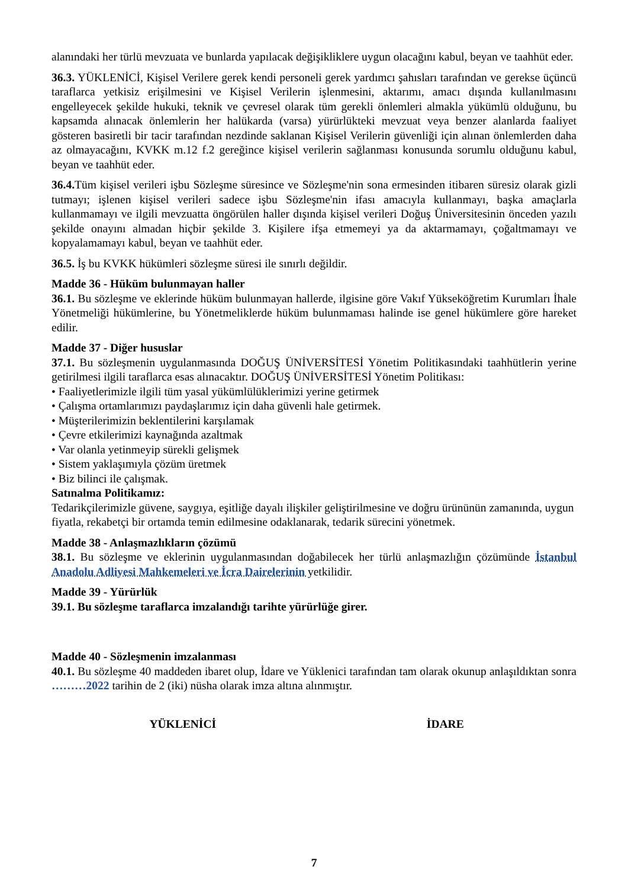alanındaki her türlü mevzuata ve bunlarda yapılacak değişikliklere uygun olacağını kabul, beyan ve taahhüt eder.
36.3. YÜKLENİCİ, Kişisel Verilere gerek kendi personeli gerek yardımcı şahısları tarafından ve gerekse üçüncü taraflarca yetkisiz erişilmesini ve Kişisel Verilerin işlenmesini, aktarımı, amacı dışında kullanılmasını engelleyecek şekilde hukuki, teknik ve çevresel olarak tüm gerekli önlemleri almakla yükümlü olduğunu, bu kapsamda alınacak önlemlerin her halükarda (varsa) yürürlükteki mevzuat veya benzer alanlarda faaliyet gösteren basiretli bir tacir tarafından nezdinde saklanan Kişisel Verilerin güvenliği için alınan önlemlerden daha az olmayacağını, KVKK m.12 f.2 gereğince kişisel verilerin sağlanması konusunda sorumlu olduğunu kabul, beyan ve taahhüt eder.
36.4. Tüm kişisel verileri işbu Sözleşme süresince ve Sözleşme'nin sona ermesinden itibaren süresiz olarak gizli tutmayı; işlenen kişisel verileri sadece işbu Sözleşme'nin ifası amacıyla kullanmayı, başka amaçlarla kullanmamayı ve ilgili mevzuatta öngörülen haller dışında kişisel verileri Doğuş Üniversitesinin önceden yazılı şekilde onayını almadan hiçbir şekilde 3. Kişilere ifşa etmemeyi ya da aktarmamayı, çoğaltmamayı ve kopyalamamayı kabul, beyan ve taahhüt eder.
36.5. İş bu KVKK hükümleri sözleşme süresi ile sınırlı değildir.
Madde 36 - Hüküm bulunmayan haller
36.1. Bu sözleşme ve eklerinde hüküm bulunmayan hallerde, ilgisine göre Vakıf Yükseköğretim Kurumları İhale Yönetmeliği hükümlerine, bu Yönetmeliklerde hüküm bulunmaması halinde ise genel hükümlere göre hareket edilir.
Madde 37 - Diğer hususlar
37.1. Bu sözleşmenin uygulanmasında DOĞUŞ ÜNİVERSİTESİ Yönetim Politikasındaki taahhütlerin yerine getirilmesi ilgili taraflarca esas alınacaktır. DOĞUŞ ÜNİVERSİTESİ Yönetim Politikası:
• Faaliyetlerimizle ilgili tüm yasal yükümlülüklerimizi yerine getirmek
• Çalışma ortamlarımızı paydaşlarımız için daha güvenli hale getirmek.
• Müşterilerimizin beklentilerini karşılamak
• Çevre etkilerimizi kaynağında azaltmak
• Var olanla yetinmeyip sürekli gelişmek
• Sistem yaklaşımıyla çözüm üretmek
• Biz bilinci ile çalışmak.
Satınalma Politikamız:
Tedarikçilerimizle güvene, saygıya, eşitliğe dayalı ilişkiler geliştirilmesine ve doğru ürününün zamanında, uygun fiyatla, rekabetçi bir ortamda temin edilmesine odaklanarak, tedarik sürecini yönetmek.
Madde 38 - Anlaşmazlıkların çözümü
38.1. Bu sözleşme ve eklerinin uygulanmasından doğabilecek her türlü anlaşmazlığın çözümünde İstanbul Anadolu Adliyesi Mahkemeleri ve İcra Dairelerinin yetkilidir.
Madde 39 - Yürürlük
39.1. Bu sözleşme taraflarca imzalandığı tarihte yürürlüğe girer.
Madde 40 - Sözleşmenin imzalanması
40.1. Bu sözleşme 40 maddeden ibaret olup, İdare ve Yüklenici tarafından tam olarak okunup anlaşıldıktan sonra ………2022 tarihin de 2 (iki) nüsha olarak imza altına alınmıştır.
YÜKLENİCİ İDARE
7